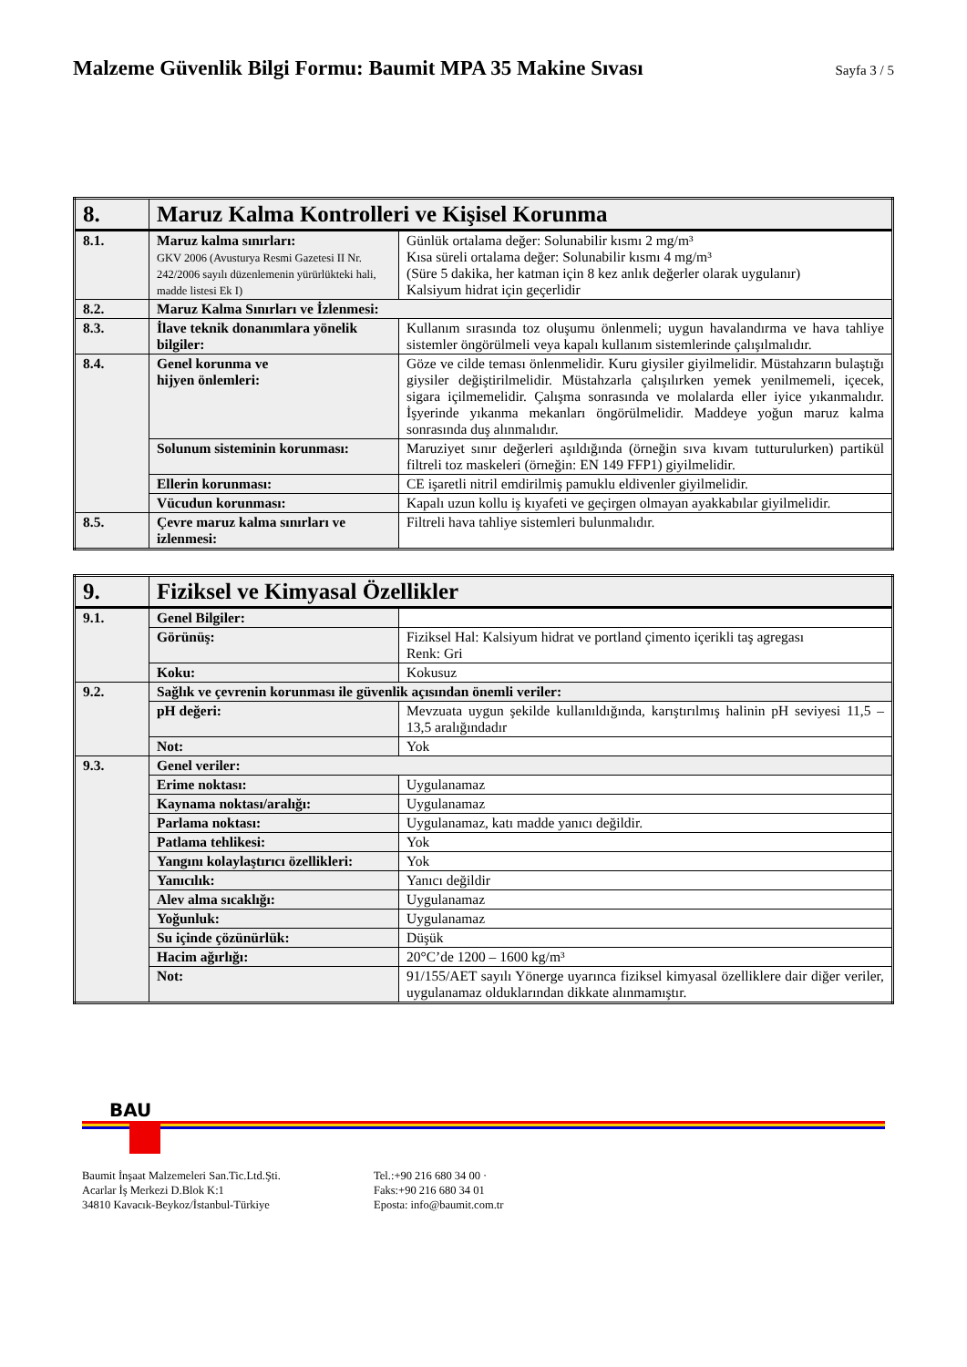Malzeme Güvenlik Bilgi Formu: Baumit MPA 35 Makine Sıvası
Sayfa 3 / 5
| 8. | Maruz Kalma Kontrolleri ve Kişisel Korunma | |
| --- | --- | --- |
| 8.1. | Maruz kalma sınırları: GKV 2006 (Avusturya Resmi Gazetesi II Nr. 242/2006 sayılı düzenlemenin yürürlükteki hali, madde listesi Ek I) | Günlük ortalama değer: Solunabilir kısmı 2 mg/m³ Kısa süreli ortalama değer: Solunabilir kısmı 4 mg/m³ (Süre 5 dakika, her katman için 8 kez anlık değerler olarak uygulanır) Kalsiyum hidrat için geçerlidir |
| 8.2. | Maruz Kalma Sınırları ve İzlenmesi: | |
| 8.3. | İlave teknik donanımlara yönelik bilgiler: | Kullanım sırasında toz oluşumu önlenmeli; uygun havalandırma ve hava tahliye sistemler öngörülmeli veya kapalı kullanım sistemlerinde çalışılmalıdır. |
| 8.4. | Genel korunma ve hijyen önlemleri: | Göze ve cilde teması önlenmelidir. Kuru giysiler giyilmelidir. Müstahzarın bulaştığı giysiler değiştirilmelidir. Müstahzarla çalışılırken yemek yenilmemeli, içecek, sigara içilmemelidir. Çalışma sonrasında ve molalarda eller iyice yıkanmalıdır. İşyerinde yıkanma mekanları öngörülmelidir. Maddeye yoğun maruz kalma sonrasında duş alınmalıdır. |
| | Solunum sisteminin korunması: | Maruziyet sınır değerleri aşıldığında (örneğin sıva kıvam tutturulurken) partikül filtreli toz maskeleri (örneğin: EN 149 FFP1) giyilmelidir. |
| | Ellerin korunması: | CE işaretli nitril emdirilmiş pamuklu eldivenler giyilmelidir. |
| | Vücudun korunması: | Kapalı uzun kollu iş kıyafeti ve geçirgen olmayan ayakkabılar giyilmelidir. |
| 8.5. | Çevre maruz kalma sınırları ve izlenmesi: | Filtreli hava tahliye sistemleri bulunmalıdır. |
| 9. | Fiziksel ve Kimyasal Özellikler | |
| --- | --- | --- |
| 9.1. | Genel Bilgiler: | |
| | Görünüş: | Fiziksel Hal: Kalsiyum hidrat ve portland çimento içerikli taş agregası Renk: Gri |
| | Koku: | Kokusuz |
| 9.2. | Sağlık ve çevrenin korunması ile güvenlik açısından önemli veriler: | |
| | pH değeri: | Mevzuata uygun şekilde kullanıldığında, karıştırılmış halinin pH seviyesi 11,5 – 13,5 aralığındadır |
| | Not: | Yok |
| 9.3. | Genel veriler: | |
| | Erime noktası: | Uygulanamaz |
| | Kaynama noktası/aralığı: | Uygulanamaz |
| | Parlama noktası: | Uygulanamaz, katı madde yanıcı değildir. |
| | Patlama tehlikesi: | Yok |
| | Yangını kolaylaştırıcı özellikleri: | Yok |
| | Yanıcılık: | Yanıcı değildir |
| | Alev alma sıcaklığı: | Uygulanamaz |
| | Yoğunluk: | Uygulanamaz |
| | Su içinde çözünürlük: | Düşük |
| | Hacim ağırlığı: | 20°C’de 1200 – 1600 kg/m³ |
| | Not: | 91/155/AET sayılı Yönerge uyarınca fiziksel kimyasal özelliklere dair diğer veriler, uygulanamaz olduklarından dikkate alınmamıştır. |
BAU
Baumit İnşaat Malzemeleri San.Tic.Ltd.Şti.
Acarlar İş Merkezi D.Blok K:1
34810 Kavacık-Beykoz/İstanbul-Türkiye
Tel.:+90 216 680 34 00 ·
Faks:+90 216 680 34 01
Eposta: info@baumit.com.tr